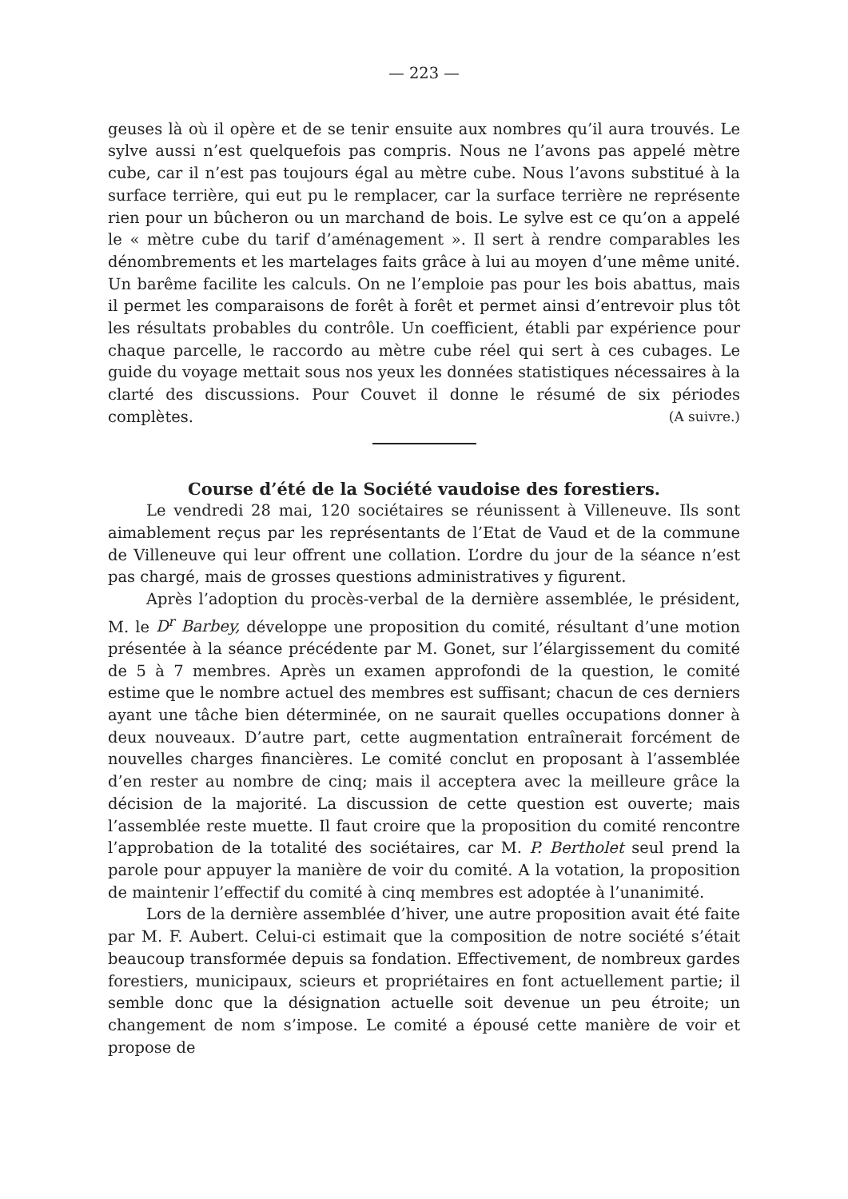— 223 —
geuses là où il opère et de se tenir ensuite aux nombres qu’il aura trouvés. Le sylve aussi n’est quelquefois pas compris. Nous ne l’avons pas appelé mètre cube, car il n’est pas toujours égal au mètre cube. Nous l’avons substitué à la surface terrière, qui eut pu le remplacer, car la surface terrière ne représente rien pour un bûcheron ou un marchand de bois. Le sylve est ce qu’on a appelé le « mètre cube du tarif d’aménagement ». Il sert à rendre comparables les dénombrements et les martelages faits grâce à lui au moyen d’une même unité. Un barême facilite les calculs. On ne l’emploie pas pour les bois abattus, mais il permet les comparaisons de forêt à forêt et permet ainsi d’entrevoir plus tôt les résultats probables du contrôle. Un coefficient, établi par expérience pour chaque parcelle, le raccordo au mètre cube réel qui sert à ces cubages. Le guide du voyage mettait sous nos yeux les données statistiques nécessaires à la clarté des discussions. Pour Couvet il donne le résumé de six périodes complètes. (A suivre.)
Course d’été de la Société vaudoise des forestiers.
Le vendredi 28 mai, 120 sociétaires se réunissent à Villeneuve. Ils sont aimablement reçus par les représentants de l’Etat de Vaud et de la commune de Villeneuve qui leur offrent une collation. L’ordre du jour de la séance n’est pas chargé, mais de grosses questions administratives y figurent.
Après l’adoption du procès-verbal de la dernière assemblée, le président, M. le D<sup>r</sup> Barbey, développe une proposition du comité, résultant d’une motion présentée à la séance précédente par M. Gonet, sur l’élargissement du comité de 5 à 7 membres. Après un examen approfondi de la question, le comité estime que le nombre actuel des membres est suffisant; chacun de ces derniers ayant une tâche bien déterminée, on ne saurait quelles occupations donner à deux nouveaux. D’autre part, cette augmentation entraînerait forcément de nouvelles charges financières. Le comité conclut en proposant à l’assemblée d’en rester au nombre de cinq; mais il acceptera avec la meilleure grâce la décision de la majorité. La discussion de cette question est ouverte; mais l’assemblée reste muette. Il faut croire que la proposition du comité rencontre l’approbation de la totalité des sociétaires, car M. P. Bertholet seul prend la parole pour appuyer la manière de voir du comité. A la votation, la proposition de maintenir l’effectif du comité à cinq membres est adoptée à l’unanimité.
Lors de la dernière assemblée d’hiver, une autre proposition avait été faite par M. F. Aubert. Celui-ci estimait que la composition de notre société s’était beaucoup transformée depuis sa fondation. Effectivement, de nombreux gardes forestiers, municipaux, scieurs et propriétaires en font actuellement partie; il semble donc que la désignation actuelle soit devenue un peu étroite; un changement de nom s’impose. Le comité a épousé cette manière de voir et propose de